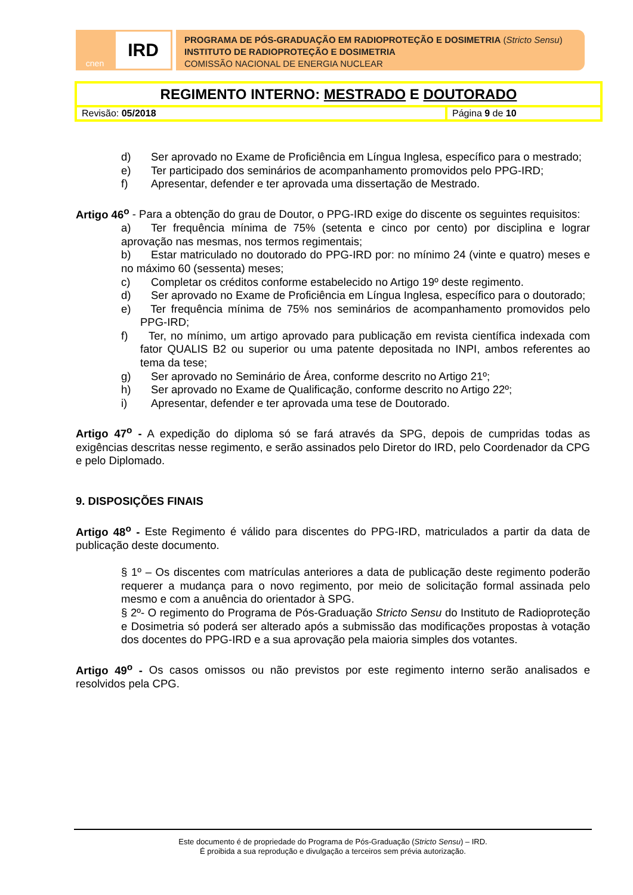cnen
IRD
PROGRAMA DE PÓS-GRADUAÇÃO EM RADIOPROTEÇÃO E DOSIMETRIA (Stricto Sensu)
INSTITUTO DE RADIOPROTEÇÃO E DOSIMETRIA
COMISSÃO NACIONAL DE ENERGIA NUCLEAR
| REGIMENTO INTERNO: MESTRADO E DOUTORADO | |
| Revisão: 05/2018 | Página 9 de 10 |
d) Ser aprovado no Exame de Proficiência em Língua Inglesa, específico para o mestrado;
e) Ter participado dos seminários de acompanhamento promovidos pelo PPG-IRD;
f) Apresentar, defender e ter aprovada uma dissertação de Mestrado.
Artigo 46<sup>o</sup> - Para a obtenção do grau de Doutor, o PPG-IRD exige do discente os seguintes requisitos:
a) Ter frequência mínima de 75% (setenta e cinco por cento) por disciplina e lograr aprovação nas mesmas, nos termos regimentais;
b) Estar matriculado no doutorado do PPG-IRD por: no mínimo 24 (vinte e quatro) meses e no máximo 60 (sessenta) meses;
c) Completar os créditos conforme estabelecido no Artigo 19º deste regimento.
d) Ser aprovado no Exame de Proficiência em Língua Inglesa, específico para o doutorado;
e) Ter frequência mínima de 75% nos seminários de acompanhamento promovidos pelo PPG-IRD;
f) Ter, no mínimo, um artigo aprovado para publicação em revista científica indexada com fator QUALIS B2 ou superior ou uma patente depositada no INPI, ambos referentes ao tema da tese;
g) Ser aprovado no Seminário de Área, conforme descrito no Artigo 21º;
h) Ser aprovado no Exame de Qualificação, conforme descrito no Artigo 22º;
i) Apresentar, defender e ter aprovada uma tese de Doutorado.
Artigo 47<sup>o</sup> - A expedição do diploma só se fará através da SPG, depois de cumpridas todas as exigências descritas nesse regimento, e serão assinados pelo Diretor do IRD, pelo Coordenador da CPG e pelo Diplomado.
9. DISPOSIÇÕES FINAIS
Artigo 48<sup>o</sup> - Este Regimento é válido para discentes do PPG-IRD, matriculados a partir da data de publicação deste documento.
§ 1º – Os discentes com matrículas anteriores a data de publicação deste regimento poderão requerer a mudança para o novo regimento, por meio de solicitação formal assinada pelo mesmo e com a anuência do orientador à SPG.
§ 2º- O regimento do Programa de Pós-Graduação Stricto Sensu do Instituto de Radioproteção e Dosimetria só poderá ser alterado após a submissão das modificações propostas à votação dos docentes do PPG-IRD e a sua aprovação pela maioria simples dos votantes.
Artigo 49<sup>o</sup> - Os casos omissos ou não previstos por este regimento interno serão analisados e resolvidos pela CPG.
Este documento é de propriedade do Programa de Pós-Graduação (Stricto Sensu) – IRD.
É proibida a sua reprodução e divulgação a terceiros sem prévia autorização.